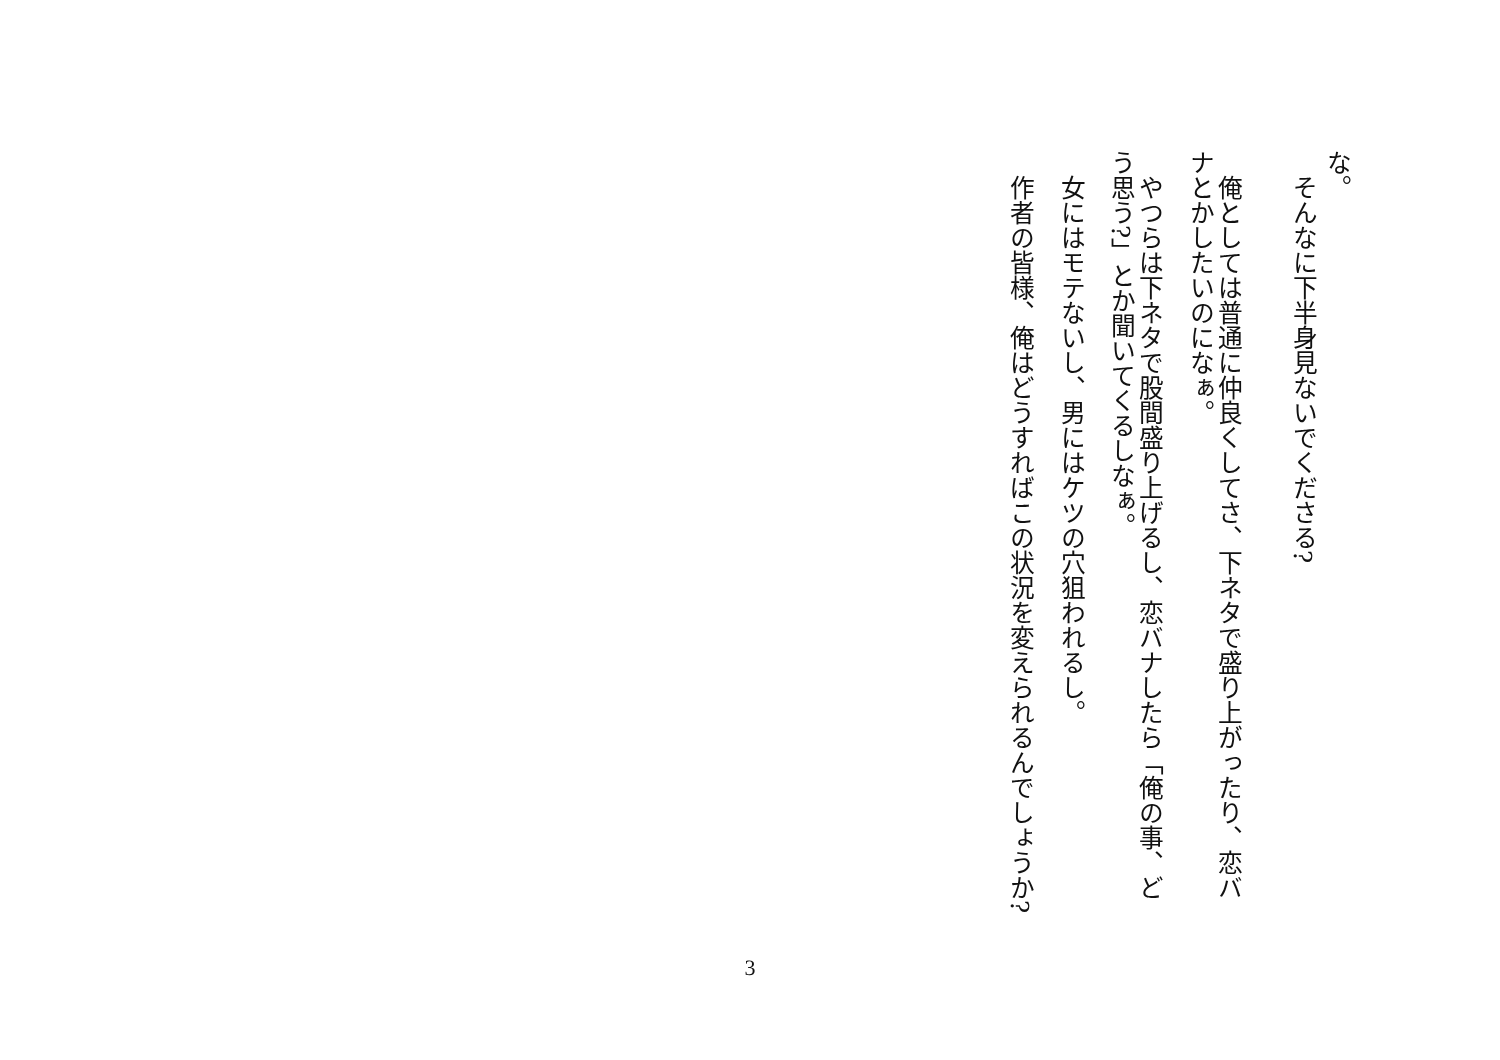な。
そんなに下半身見ないでくださる?
俺としては普通に仲良くしてさ、下ネタで盛り上がったり、恋バナとかしたいのになぁ。
やつらは下ネタで股間盛り上げるし、恋バナしたら「俺の事、どう思う?」とか聞いてくるしなぁ。
女にはモテないし、男にはケツの穴狙われるし。
作者の皆様、俺はどうすればこの状況を変えられるんでしょうか?
3